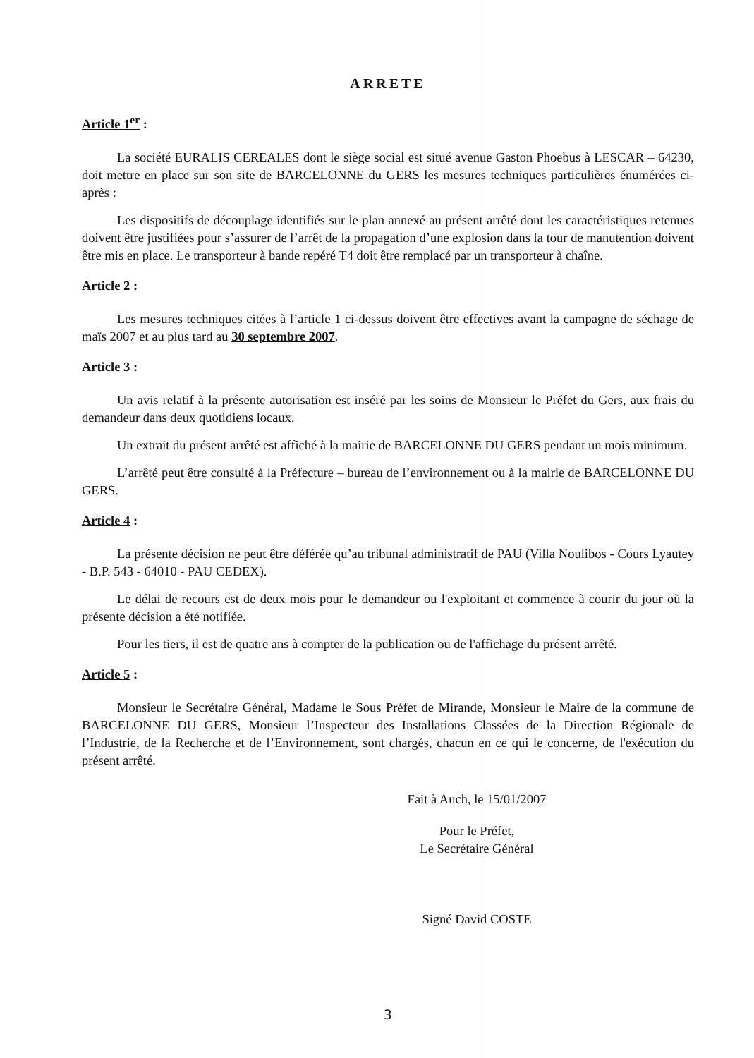ARRETE
Article 1<sup>er</sup> :
La société EURALIS CEREALES dont le siège social est situé avenue Gaston Phoebus à LESCAR – 64230, doit mettre en place sur son site de BARCELONNE du GERS les mesures techniques particulières énumérées ci-après :
Les dispositifs de découplage identifiés sur le plan annexé au présent arrêté dont les caractéristiques retenues doivent être justifiées pour s’assurer de l’arrêt de la propagation d’une explosion dans la tour de manutention doivent être mis en place. Le transporteur à bande repéré T4 doit être remplacé par un transporteur à chaîne.
Article 2 :
Les mesures techniques citées à l’article 1 ci-dessus doivent être effectives avant la campagne de séchage de maïs 2007 et au plus tard au 30 septembre 2007.
Article 3 :
Un avis relatif à la présente autorisation est inséré par les soins de Monsieur le Préfet du Gers, aux frais du demandeur dans deux quotidiens locaux.
Un extrait du présent arrêté est affiché à la mairie de BARCELONNE DU GERS pendant un mois minimum.
L’arrêté peut être consulté à la Préfecture – bureau de l’environnement ou à la mairie de BARCELONNE DU GERS.
Article 4 :
La présente décision ne peut être déférée qu’au tribunal administratif de PAU (Villa Noulibos - Cours Lyautey - B.P. 543 - 64010 - PAU CEDEX).
Le délai de recours est de deux mois pour le demandeur ou l'exploitant et commence à courir du jour où la présente décision a été notifiée.
Pour les tiers, il est de quatre ans à compter de la publication ou de l'affichage du présent arrêté.
Article 5 :
Monsieur le Secrétaire Général, Madame le Sous Préfet de Mirande, Monsieur le Maire de la commune de BARCELONNE DU GERS, Monsieur l’Inspecteur des Installations Classées de la Direction Régionale de l’Industrie, de la Recherche et de l’Environnement, sont chargés, chacun en ce qui le concerne, de l'exécution du présent arrêté.
Fait à Auch, le 15/01/2007
Pour le Préfet,
Le Secrétaire Général
Signé David COSTE
3